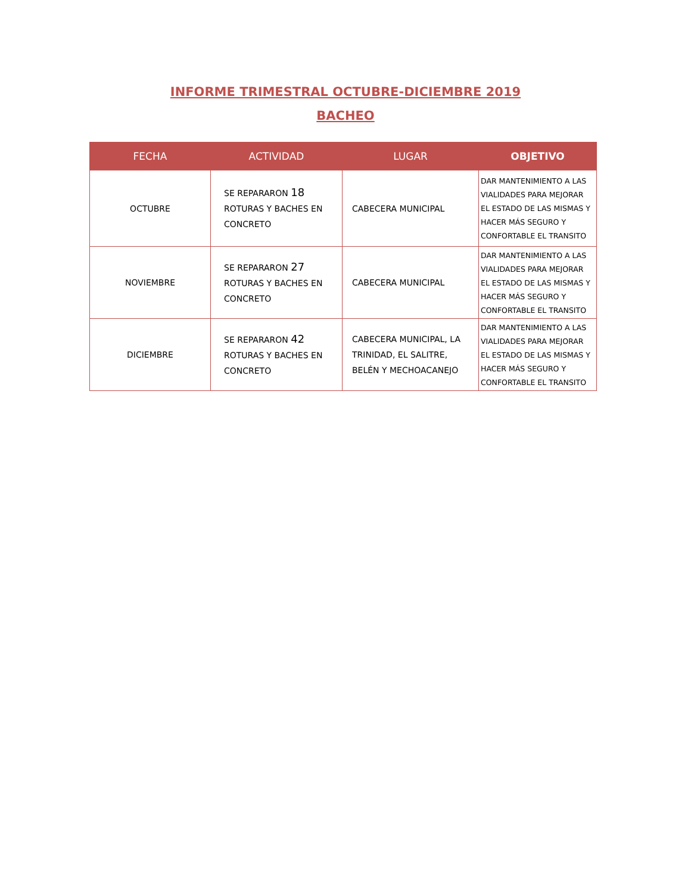INFORME TRIMESTRAL OCTUBRE-DICIEMBRE 2019
BACHEO
| FECHA | ACTIVIDAD | LUGAR | OBJETIVO |
| --- | --- | --- | --- |
| OCTUBRE | SE REPARARON 18 ROTURAS Y BACHES EN CONCRETO | CABECERA MUNICIPAL | DAR MANTENIMIENTO A LAS VIALIDADES PARA MEJORAR EL ESTADO DE LAS MISMAS Y HACER MÁS SEGURO Y CONFORTABLE EL TRANSITO |
| NOVIEMBRE | SE REPARARON 27 ROTURAS Y BACHES EN CONCRETO | CABECERA MUNICIPAL | DAR MANTENIMIENTO A LAS VIALIDADES PARA MEJORAR EL ESTADO DE LAS MISMAS Y HACER MÁS SEGURO Y CONFORTABLE EL TRANSITO |
| DICIEMBRE | SE REPARARON 42 ROTURAS Y BACHES EN CONCRETO | CABECERA MUNICIPAL, LA TRINIDAD, EL SALITRE, BELÉN Y MECHOACANEJO | DAR MANTENIMIENTO A LAS VIALIDADES PARA MEJORAR EL ESTADO DE LAS MISMAS Y HACER MÁS SEGURO Y CONFORTABLE EL TRANSITO |